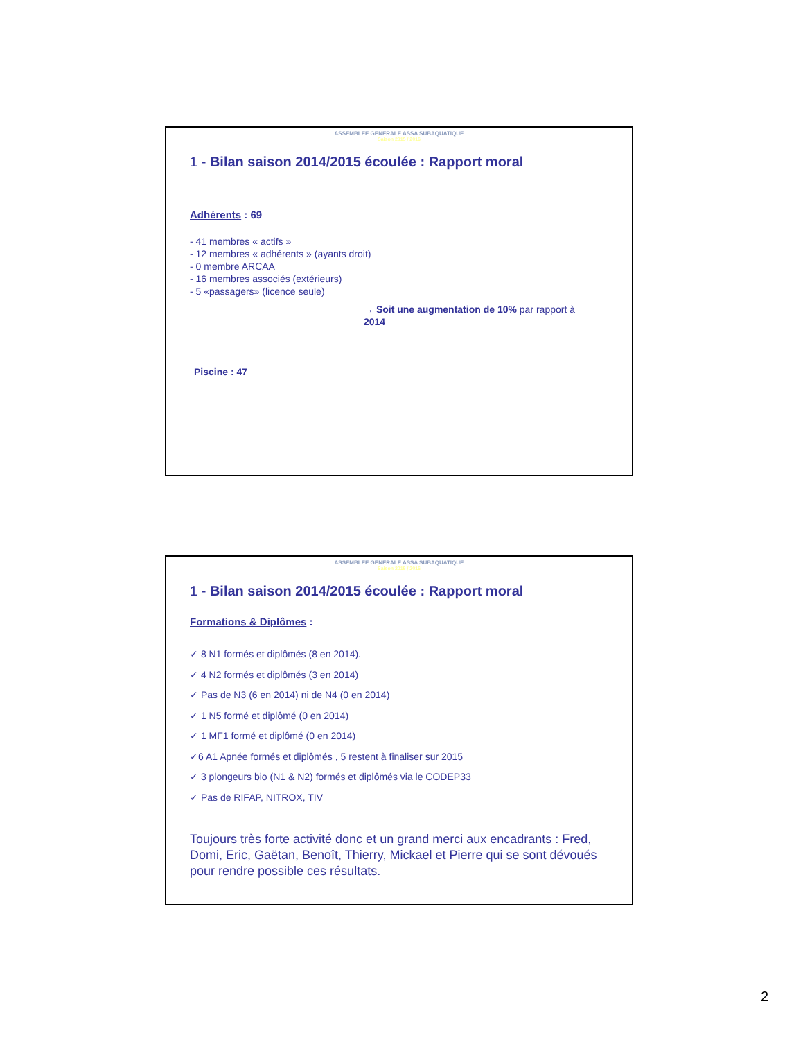ASSEMBLEE GENERALE ASSA SUBAQUATIQUE
Saison 2015 / 2016
1 - Bilan saison 2014/2015 écoulée : Rapport moral
Adhérents : 69
- 41 membres « actifs »
- 12 membres « adhérents » (ayants droit)
- 0 membre ARCAA
- 16 membres associés (extérieurs)
- 5 «passagers» (licence seule)
→ Soit une augmentation de 10% par rapport à 2014
Piscine : 47
ASSEMBLEE GENERALE ASSA SUBAQUATIQUE
Saison 2015 / 2016
1 - Bilan saison 2014/2015 écoulée : Rapport moral
Formations & Diplômes :
✓ 8 N1 formés et diplômés (8 en 2014).
✓ 4 N2 formés et diplômés (3 en 2014)
✓ Pas de N3 (6 en 2014) ni de N4 (0 en 2014)
✓ 1 N5 formé et diplômé (0 en 2014)
✓ 1 MF1 formé et diplômé (0 en 2014)
✓6 A1 Apnée formés et diplômés , 5 restent à finaliser sur 2015
✓ 3 plongeurs bio (N1 & N2) formés et diplômés via le CODEP33
✓ Pas de RIFAP, NITROX, TIV
Toujours très forte activité donc et un grand merci aux encadrants : Fred, Domi, Eric, Gaëtan, Benoît, Thierry, Mickael et Pierre qui se sont dévoués pour rendre possible ces résultats.
2